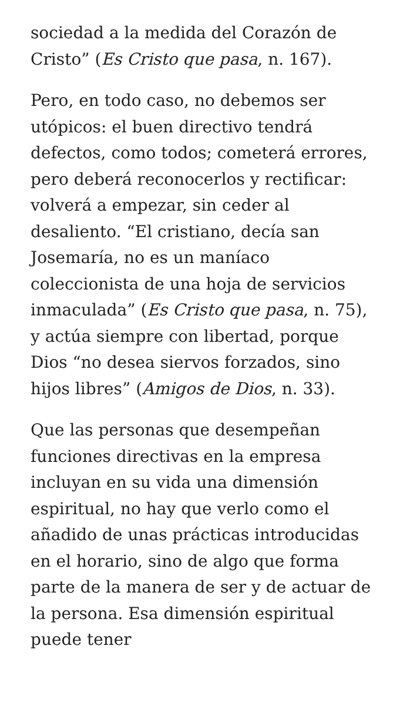sociedad a la medida del Corazón de Cristo” (Es Cristo que pasa, n. 167).
Pero, en todo caso, no debemos ser utópicos: el buen directivo tendrá defectos, como todos; cometerá errores, pero deberá reconocerlos y rectificar: volverá a empezar, sin ceder al desaliento. “El cristiano, decía san Josemaría, no es un maníaco coleccionista de una hoja de servicios inmaculada” (Es Cristo que pasa, n. 75), y actúa siempre con libertad, porque Dios “no desea siervos forzados, sino hijos libres” (Amigos de Dios, n. 33).
Que las personas que desempeñan funciones directivas en la empresa incluyan en su vida una dimensión espiritual, no hay que verlo como el añadido de unas prácticas introducidas en el horario, sino de algo que forma parte de la manera de ser y de actuar de la persona. Esa dimensión espiritual puede tener